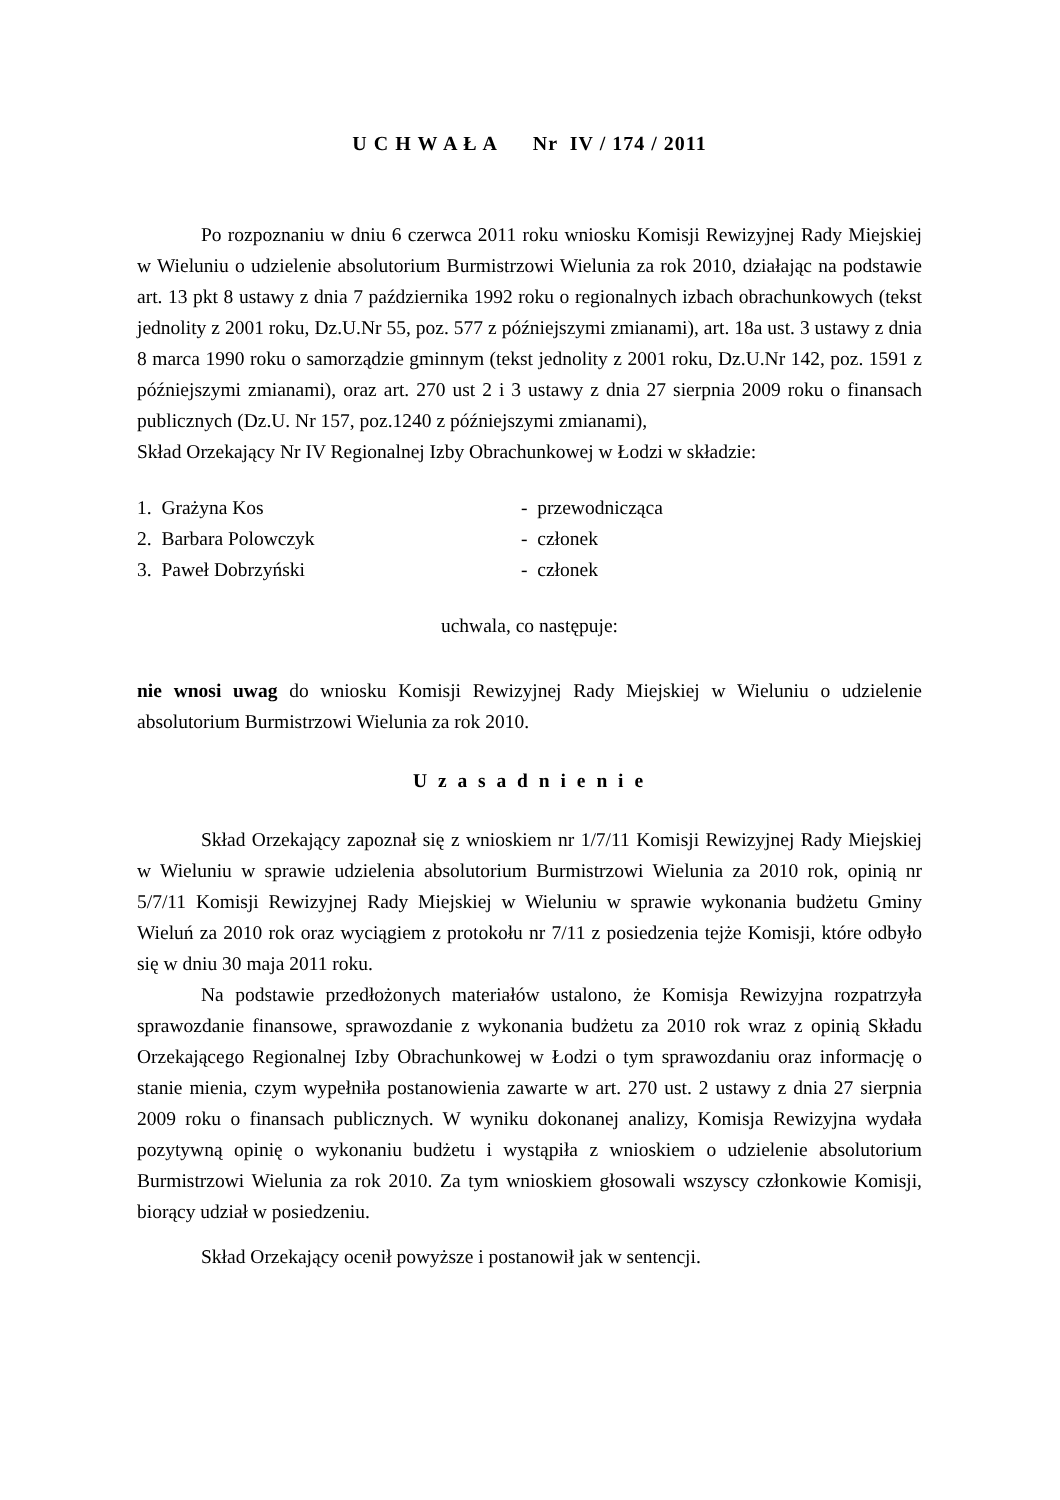U C H W A Ł A Nr IV / 174 / 2011
Po rozpoznaniu w dniu 6 czerwca 2011 roku wniosku Komisji Rewizyjnej Rady Miejskiej w Wieluniu o udzielenie absolutorium Burmistrzowi Wielunia za rok 2010, działając na podstawie art. 13 pkt 8 ustawy z dnia 7 października 1992 roku o regionalnych izbach obrachunkowych (tekst jednolity z 2001 roku, Dz.U.Nr 55, poz. 577 z późniejszymi zmianami), art. 18a ust. 3 ustawy z dnia 8 marca 1990 roku o samorządzie gminnym (tekst jednolity z 2001 roku, Dz.U.Nr 142, poz. 1591 z późniejszymi zmianami), oraz art. 270 ust 2 i 3 ustawy z dnia 27 sierpnia 2009 roku o finansach publicznych (Dz.U. Nr 157, poz.1240 z późniejszymi zmianami),
Skład Orzekający Nr IV Regionalnej Izby Obrachunkowej w Łodzi w składzie:
1. Grażyna Kos - przewodnicząca
2. Barbara Polowczyk - członek
3. Paweł Dobrzyński - członek
uchwala, co następuje:
nie wnosi uwag do wniosku Komisji Rewizyjnej Rady Miejskiej w Wieluniu o udzielenie absolutorium Burmistrzowi Wielunia za rok 2010.
U z a s a d n i e n i e
Skład Orzekający zapoznał się z wnioskiem nr 1/7/11 Komisji Rewizyjnej Rady Miejskiej w Wieluniu w sprawie udzielenia absolutorium Burmistrzowi Wielunia za 2010 rok, opinią nr 5/7/11 Komisji Rewizyjnej Rady Miejskiej w Wieluniu w sprawie wykonania budżetu Gminy Wieluń za 2010 rok oraz wyciągiem z protokołu nr 7/11 z posiedzenia tejże Komisji, które odbyło się w dniu 30 maja 2011 roku.
Na podstawie przedłożonych materiałów ustalono, że Komisja Rewizyjna rozpatrzyła sprawozdanie finansowe, sprawozdanie z wykonania budżetu za 2010 rok wraz z opinią Składu Orzekającego Regionalnej Izby Obrachunkowej w Łodzi o tym sprawozdaniu oraz informację o stanie mienia, czym wypełniła postanowienia zawarte w art. 270 ust. 2 ustawy z dnia 27 sierpnia 2009 roku o finansach publicznych. W wyniku dokonanej analizy, Komisja Rewizyjna wydała pozytywną opinię o wykonaniu budżetu i wystąpiła z wnioskiem o udzielenie absolutorium Burmistrzowi Wielunia za rok 2010. Za tym wnioskiem głosowali wszyscy członkowie Komisji, biorący udział w posiedzeniu.
Skład Orzekający ocenił powyższe i postanowił jak w sentencji.